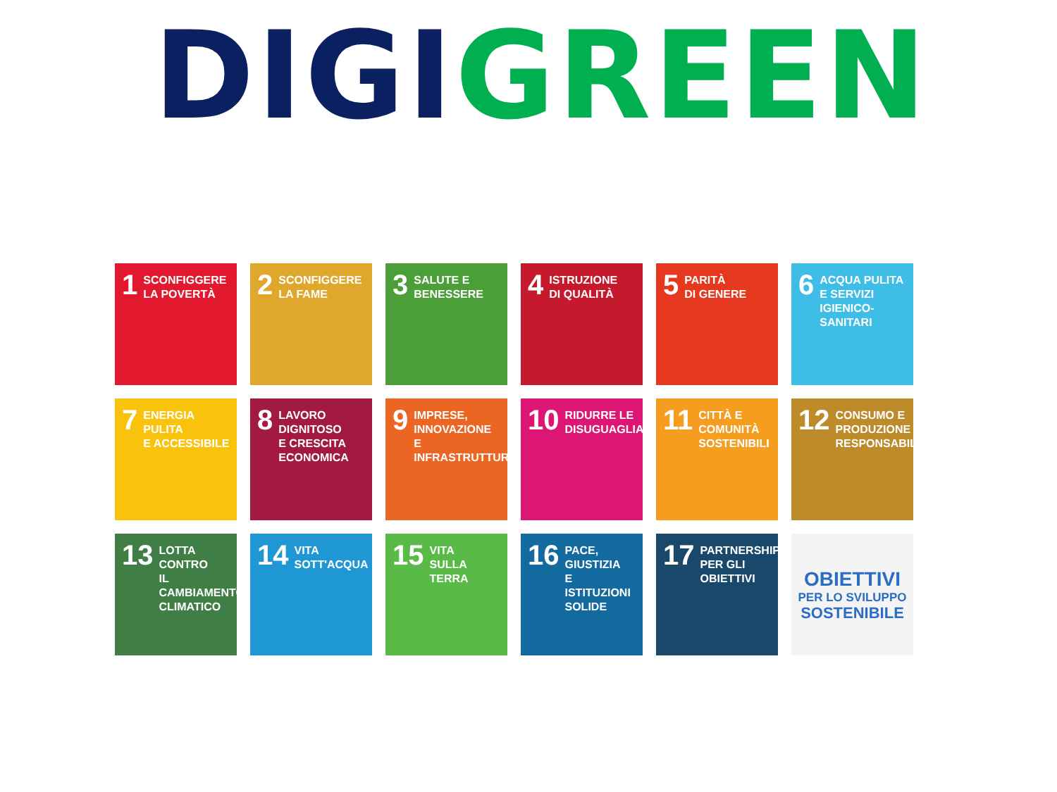DIGI GREEN
1 SCONFIGGERE
LA POVERTÀ
2 SCONFIGGERE
LA FAME
3 SALUTE E
BENESSERE
4 ISTRUZIONE
DI QUALITÀ
5 PARITÀ
DI GENERE
6 ACQUA PULITA
E SERVIZI
IGIENICO-SANITARI
7 ENERGIA PULITA
E ACCESSIBILE
8 LAVORO DIGNITOSO
E CRESCITA
ECONOMICA
9 IMPRESE,
INNOVAZIONE
E INFRASTRUTTURE
10 RIDURRE LE
DISUGUAGLIANZE
11 CITTÀ E COMUNITÀ
SOSTENIBILI
12 CONSUMO E
PRODUZIONE
RESPONSABILI
13 LOTTA CONTRO
IL CAMBIAMENTO
CLIMATICO
14 VITA
SOTT'ACQUA
15 VITA
SULLA TERRA
16 PACE, GIUSTIZIA
E ISTITUZIONI
SOLIDE
17 PARTNERSHIP
PER GLI OBIETTIVI
OBIETTIVI
PER LO SVILUPPO
SOSTENIBILE